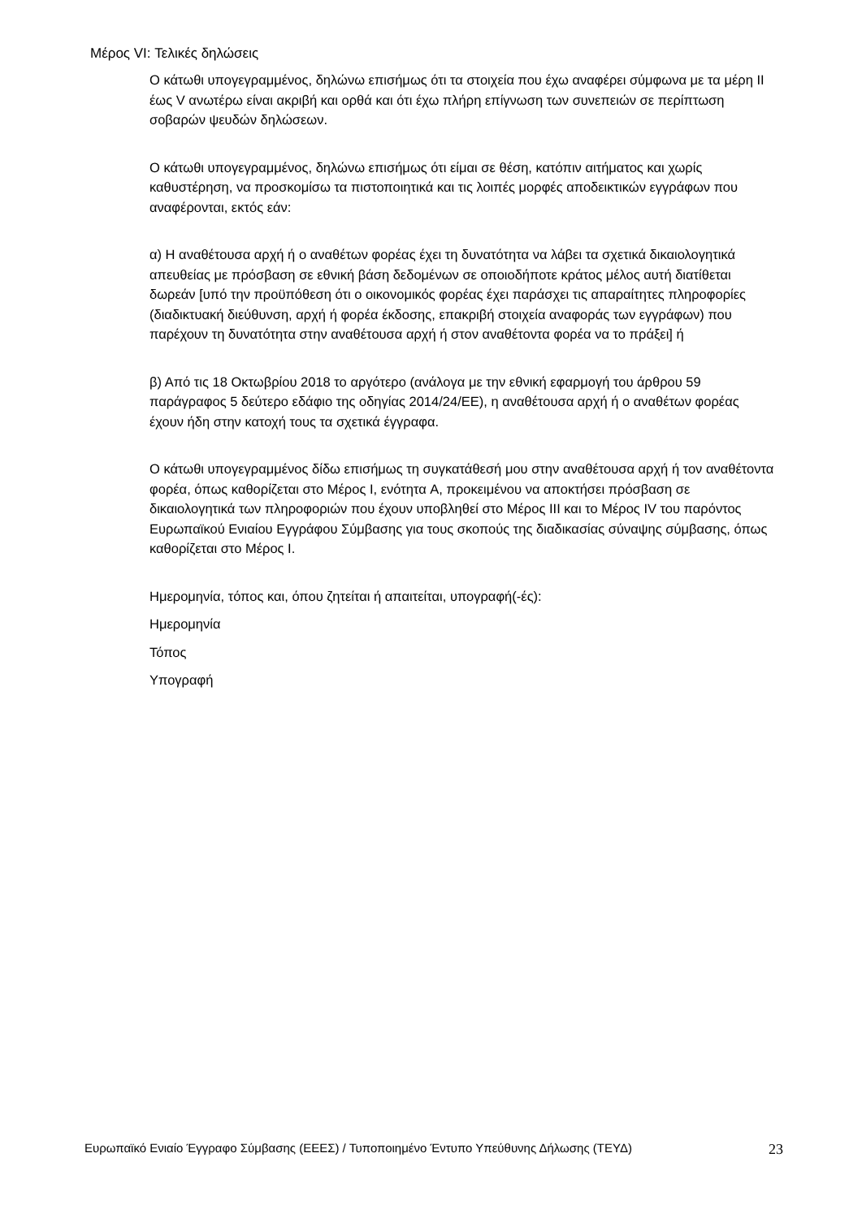Μέρος VI: Τελικές δηλώσεις
Ο κάτωθι υπογεγραμμένος, δηλώνω επισήμως ότι τα στοιχεία που έχω αναφέρει σύμφωνα με τα μέρη II έως V ανωτέρω είναι ακριβή και ορθά και ότι έχω πλήρη επίγνωση των συνεπειών σε περίπτωση σοβαρών ψευδών δηλώσεων.
Ο κάτωθι υπογεγραμμένος, δηλώνω επισήμως ότι είμαι σε θέση, κατόπιν αιτήματος και χωρίς καθυστέρηση, να προσκομίσω τα πιστοποιητικά και τις λοιπές μορφές αποδεικτικών εγγράφων που αναφέρονται, εκτός εάν:
α) Η αναθέτουσα αρχή ή ο αναθέτων φορέας έχει τη δυνατότητα να λάβει τα σχετικά δικαιολογητικά απευθείας με πρόσβαση σε εθνική βάση δεδομένων σε οποιοδήποτε κράτος μέλος αυτή διατίθεται δωρεάν [υπό την προϋπόθεση ότι ο οικονομικός φορέας έχει παράσχει τις απαραίτητες πληροφορίες (διαδικτυακή διεύθυνση, αρχή ή φορέα έκδοσης, επακριβή στοιχεία αναφοράς των εγγράφων) που παρέχουν τη δυνατότητα στην αναθέτουσα αρχή ή στον αναθέτοντα φορέα να το πράξει] ή
β) Από τις 18 Οκτωβρίου 2018 το αργότερο (ανάλογα με την εθνική εφαρμογή του άρθρου 59 παράγραφος 5 δεύτερο εδάφιο της οδηγίας 2014/24/ΕΕ), η αναθέτουσα αρχή ή ο αναθέτων φορέας έχουν ήδη στην κατοχή τους τα σχετικά έγγραφα.
Ο κάτωθι υπογεγραμμένος δίδω επισήμως τη συγκατάθεσή μου στην αναθέτουσα αρχή ή τον αναθέτοντα φορέα, όπως καθορίζεται στο Μέρος I, ενότητα A, προκειμένου να αποκτήσει πρόσβαση σε δικαιολογητικά των πληροφοριών που έχουν υποβληθεί στο Μέρος III και το Μέρος IV του παρόντος Ευρωπαϊκού Ενιαίου Εγγράφου Σύμβασης για τους σκοπούς της διαδικασίας σύναψης σύμβασης, όπως καθορίζεται στο Μέρος I.
Ημερομηνία, τόπος και, όπου ζητείται ή απαιτείται, υπογραφή(-ές):
Ημερομηνία
Τόπος
Υπογραφή
Ευρωπαϊκό Ενιαίο Έγγραφο Σύμβασης (ΕΕΕΣ) / Τυποποιημένο Έντυπο Υπεύθυνης Δήλωσης (ΤΕΥΔ) 23